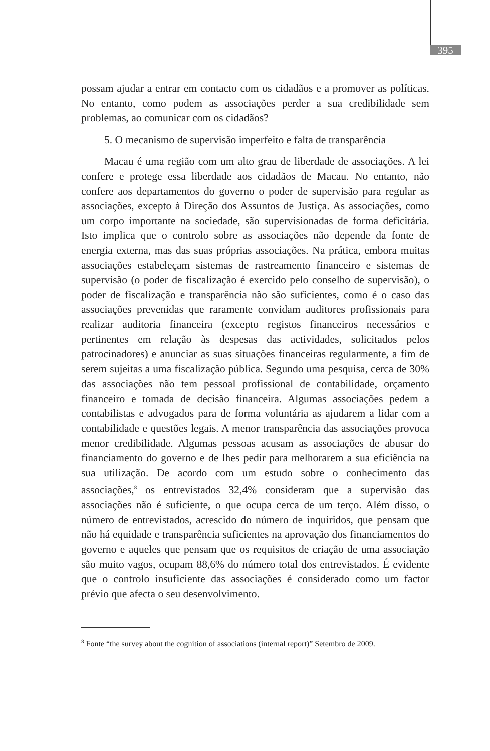395
possam ajudar a entrar em contacto com os cidadãos e a promover as políticas. No entanto, como podem as associações perder a sua credibilidade sem problemas, ao comunicar com os cidadãos?
5. O mecanismo de supervisão imperfeito e falta de transparência
Macau é uma região com um alto grau de liberdade de associações. A lei confere e protege essa liberdade aos cidadãos de Macau. No entanto, não confere aos departamentos do governo o poder de supervisão para regular as associações, excepto à Direção dos Assuntos de Justiça. As associações, como um corpo importante na sociedade, são supervisionadas de forma deficitária. Isto implica que o controlo sobre as associações não depende da fonte de energia externa, mas das suas próprias associações. Na prática, embora muitas associações estabeleçam sistemas de rastreamento financeiro e sistemas de supervisão (o poder de fiscalização é exercido pelo conselho de supervisão), o poder de fiscalização e transparência não são suficientes, como é o caso das associações prevenidas que raramente convidam auditores profissionais para realizar auditoria financeira (excepto registos financeiros necessários e pertinentes em relação às despesas das actividades, solicitados pelos patrocinadores) e anunciar as suas situações financeiras regularmente, a fim de serem sujeitas a uma fiscalização pública. Segundo uma pesquisa, cerca de 30% das associações não tem pessoal profissional de contabilidade, orçamento financeiro e tomada de decisão financeira. Algumas associações pedem a contabilistas e advogados para de forma voluntária as ajudarem a lidar com a contabilidade e questões legais. A menor transparência das associações provoca menor credibilidade. Algumas pessoas acusam as associações de abusar do financiamento do governo e de lhes pedir para melhorarem a sua eficiência na sua utilização. De acordo com um estudo sobre o conhecimento das associações,<sup>8</sup> os entrevistados 32,4% consideram que a supervisão das associações não é suficiente, o que ocupa cerca de um terço. Além disso, o número de entrevistados, acrescido do número de inquiridos, que pensam que não há equidade e transparência suficientes na aprovação dos financiamentos do governo e aqueles que pensam que os requisitos de criação de uma associação são muito vagos, ocupam 88,6% do número total dos entrevistados. É evidente que o controlo insuficiente das associações é considerado como um factor prévio que afecta o seu desenvolvimento.
<sup>8</sup> Fonte “the survey about the cognition of associations (internal report)” Setembro de 2009.